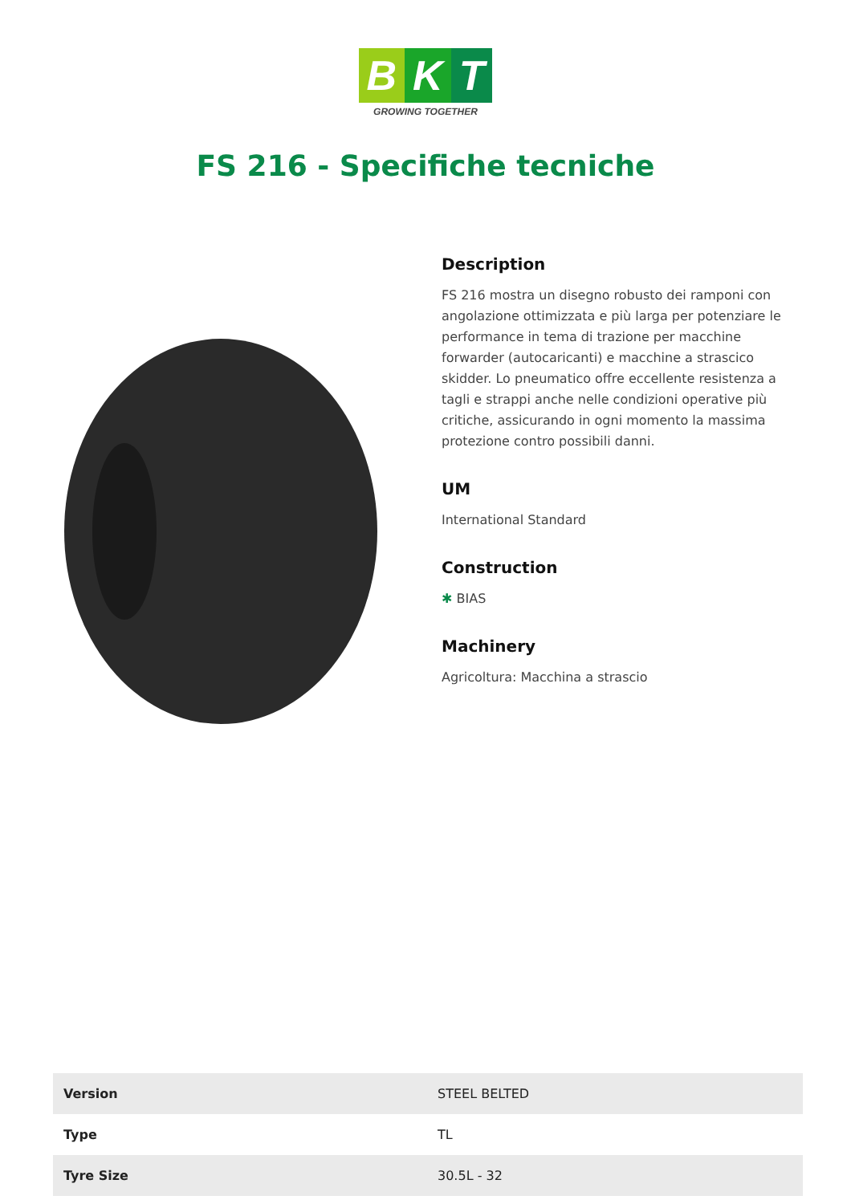B K T
GROWING TOGETHER
FS 216 - Specifiche tecniche
Description
FS 216 mostra un disegno robusto dei ramponi con angolazione ottimizzata e più larga per potenziare le performance in tema di trazione per macchine forwarder (autocaricanti) e macchine a strascico skidder. Lo pneumatico offre eccellente resistenza a tagli e strappi anche nelle condizioni operative più critiche, assicurando in ogni momento la massima protezione contro possibili danni.
UM
International Standard
Construction
✱ BIAS
Machinery
Agricoltura: Macchina a strascio
| Version | STEEL BELTED |
| Type | TL |
| Tyre Size | 30.5L - 32 |